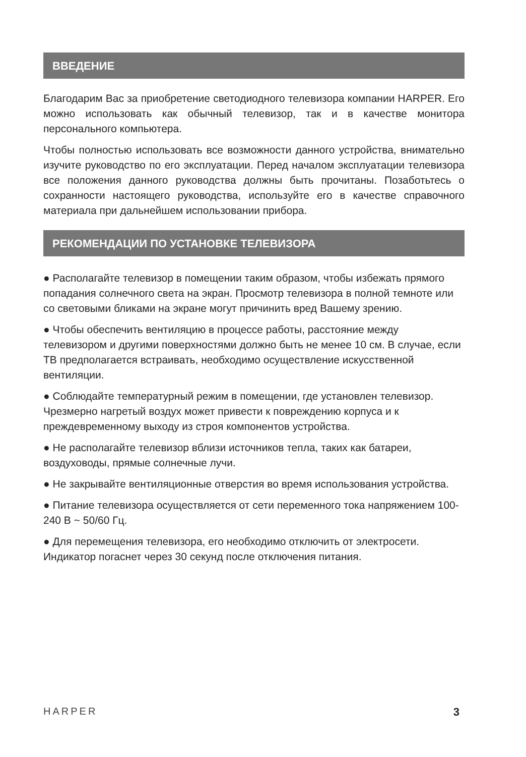ВВЕДЕНИЕ
Благодарим Вас за приобретение светодиодного телевизора компании HARPER. Его можно использовать как обычный телевизор, так и в качестве монитора персонального компьютера.
Чтобы полностью использовать все возможности данного устройства, внимательно изучите руководство по его эксплуатации. Перед началом эксплуатации телевизора все положения данного руководства должны быть прочитаны. Позаботьтесь о сохранности настоящего руководства, используйте его в качестве справочного материала при дальнейшем использовании прибора.
РЕКОМЕНДАЦИИ ПО УСТАНОВКЕ ТЕЛЕВИЗОРА
● Располагайте телевизор в помещении таким образом, чтобы избежать прямого попадания солнечного света на экран. Просмотр телевизора в полной темноте или со световыми бликами на экране могут причинить вред Вашему зрению.
● Чтобы обеспечить вентиляцию в процессе работы, расстояние между телевизором и другими поверхностями должно быть не менее 10 см. В случае, если ТВ предполагается встраивать, необходимо осуществление искусственной вентиляции.
● Соблюдайте температурный режим в помещении, где установлен телевизор. Чрезмерно нагретый воздух может привести к повреждению корпуса и к преждевременному выходу из строя компонентов устройства.
● Не располагайте телевизор вблизи источников тепла, таких как батареи, воздуховоды, прямые солнечные лучи.
● Не закрывайте вентиляционные отверстия во время использования устройства.
● Питание телевизора осуществляется от сети переменного тока напряжением 100-240 В ~ 50/60 Гц.
● Для перемещения телевизора, его необходимо отключить от электросети. Индикатор погаснет через 30 секунд после отключения питания.
HARPER 3